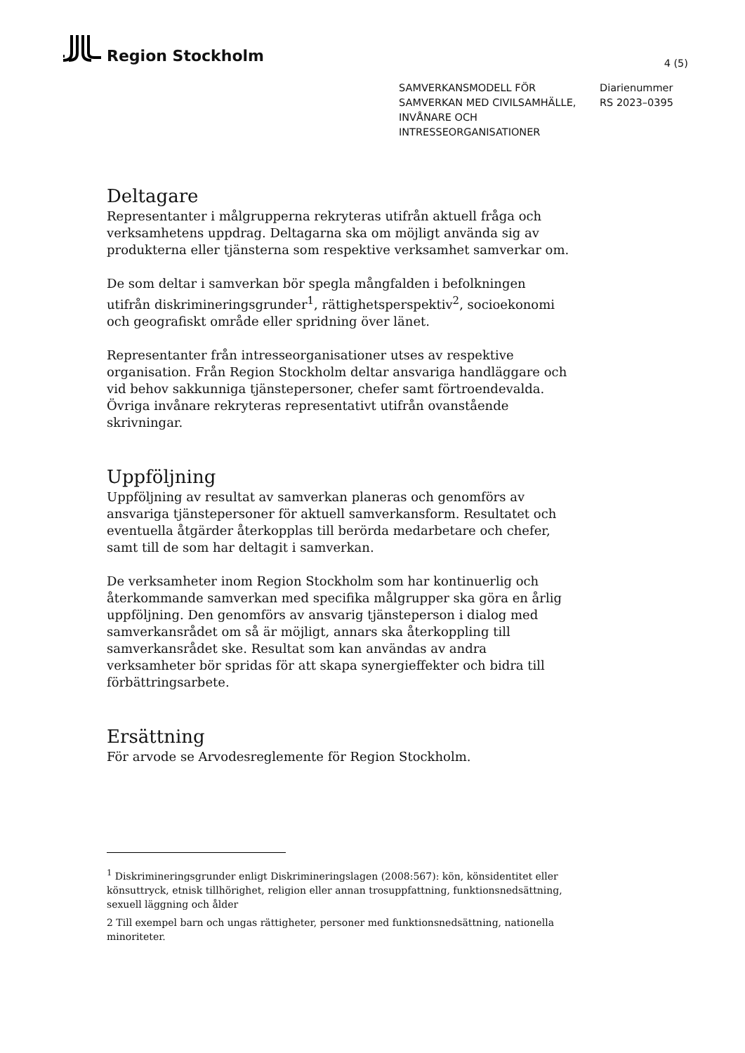Region Stockholm
4 (5)
SAMVERKANSMODELL FÖR SAMVERKAN MED CIVILSAMHÄLLE, INVÅNARE OCH INTRESSEORGANISATIONER
Diarienummer
RS 2023–0395
Deltagare
Representanter i målgrupperna rekryteras utifrån aktuell fråga och verksamhetens uppdrag. Deltagarna ska om möjligt använda sig av produkterna eller tjänsterna som respektive verksamhet samverkar om.
De som deltar i samverkan bör spegla mångfalden i befolkningen utifrån diskrimineringsgrunder<sup>1</sup>, rättighetsperspektiv<sup>2</sup>, socioekonomi och geografiskt område eller spridning över länet.
Representanter från intresseorganisationer utses av respektive organisation. Från Region Stockholm deltar ansvariga handläggare och vid behov sakkunniga tjänstepersoner, chefer samt förtroendevalda. Övriga invånare rekryteras representativt utifrån ovanstående skrivningar.
Uppföljning
Uppföljning av resultat av samverkan planeras och genomförs av ansvariga tjänstepersoner för aktuell samverkansform. Resultatet och eventuella åtgärder återkopplas till berörda medarbetare och chefer, samt till de som har deltagit i samverkan.
De verksamheter inom Region Stockholm som har kontinuerlig och återkommande samverkan med specifika målgrupper ska göra en årlig uppföljning. Den genomförs av ansvarig tjänsteperson i dialog med samverkansrådet om så är möjligt, annars ska återkoppling till samverkansrådet ske. Resultat som kan användas av andra verksamheter bör spridas för att skapa synergieffekter och bidra till förbättringsarbete.
Ersättning
För arvode se Arvodesreglemente för Region Stockholm.
<sup>1</sup> Diskrimineringsgrunder enligt Diskrimineringslagen (2008:567): kön, könsidentitet eller könsuttryck, etnisk tillhörighet, religion eller annan trosuppfattning, funktionsnedsättning, sexuell läggning och ålder
2 Till exempel barn och ungas rättigheter, personer med funktionsnedsättning, nationella minoriteter.